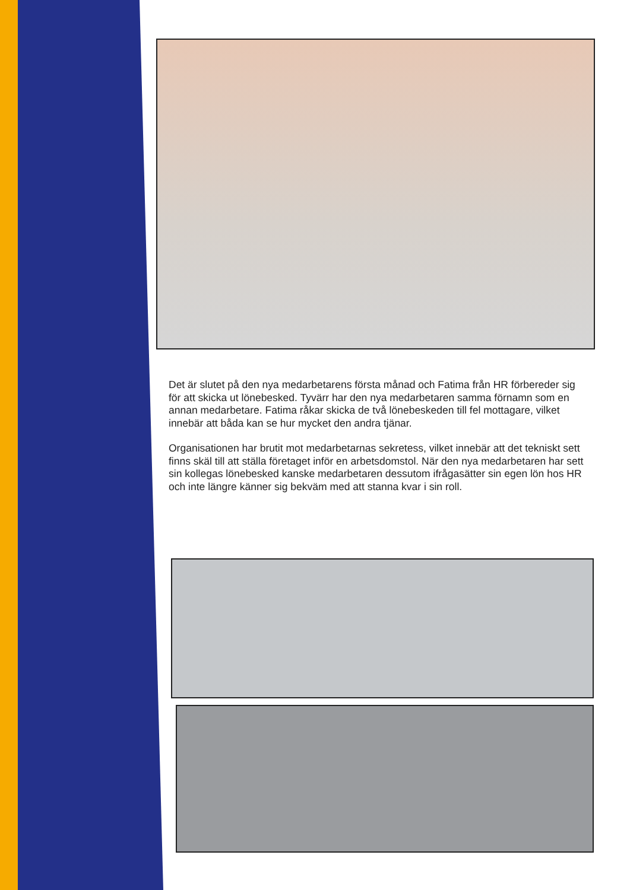Det är slutet på den nya medarbetarens första månad och Fatima från HR förbereder sig för att skicka ut lönebesked. Tyvärr har den nya medarbetaren samma förnamn som en annan medarbetare. Fatima råkar skicka de två lönebeskeden till fel mottagare, vilket innebär att båda kan se hur mycket den andra tjänar.
Organisationen har brutit mot medarbetarnas sekretess, vilket innebär att det tekniskt sett finns skäl till att ställa företaget inför en arbetsdomstol. När den nya medarbetaren har sett sin kollegas lönebesked kanske medarbetaren dessutom ifrågasätter sin egen lön hos HR och inte längre känner sig bekväm med att stanna kvar i sin roll.